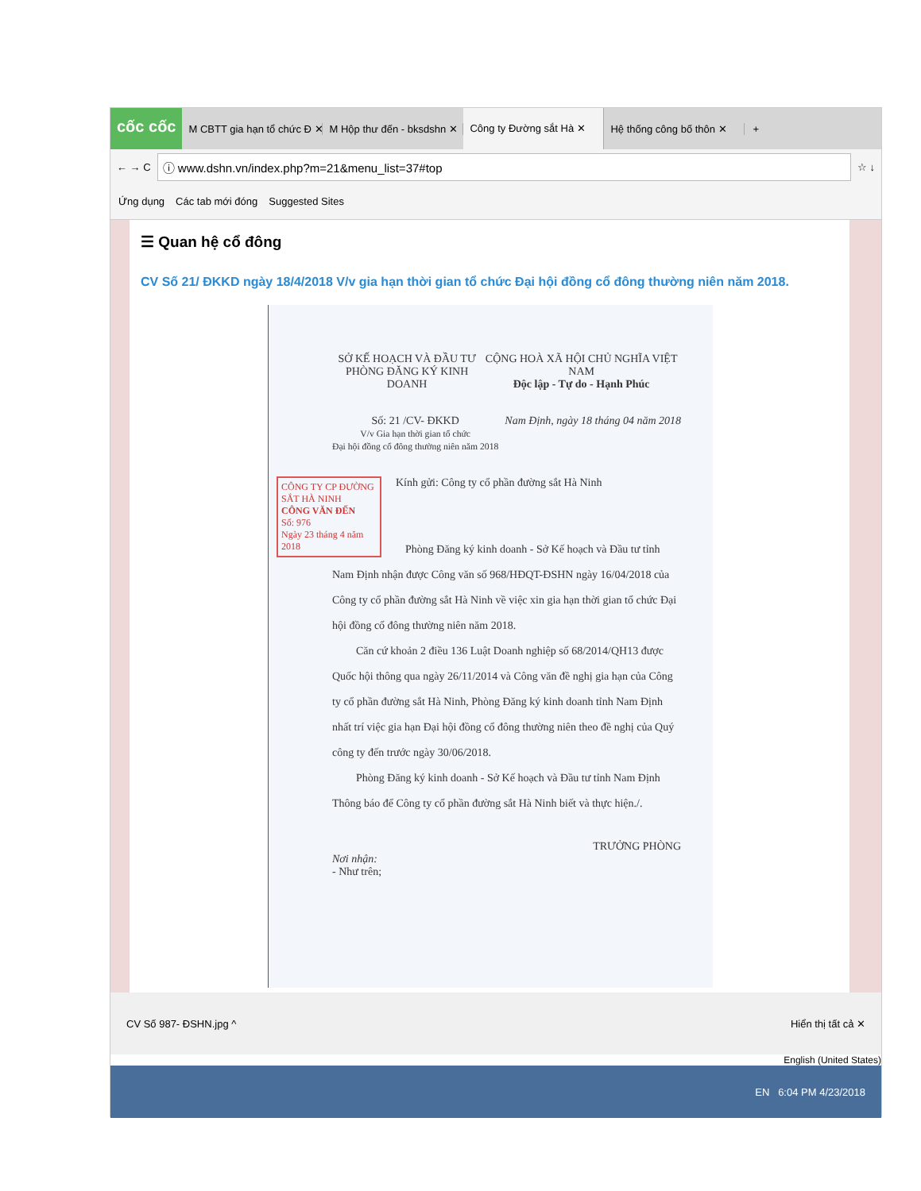cốc cốc
M CBTT gia hạn tổ chức Đ ✕ M Hộp thư đến - bksdshn ✕
Công ty Đường sắt Hà ✕
Hệ thống công bố thôn ✕ +
← → C
ⓘ www.dshn.vn/index.php?m=21&menu_list=37#top
☆ ↓
Ứng dụng Các tab mới đóng Suggested Sites
☰ Quan hệ cổ đông
CV Số 21/ ĐKKD ngày 18/4/2018 V/v gia hạn thời gian tổ chức Đại hội đồng cổ đông thường niên năm 2018.
SỞ KẾ HOẠCH VÀ ĐẦU TƯ
PHÒNG ĐĂNG KÝ KINH DOANH
CỘNG HOÀ XÃ HỘI CHỦ NGHĨA VIỆT NAM
Độc lập - Tự do - Hạnh Phúc
Số: 21 /CV- ĐKKD
V/v Gia hạn thời gian tổ chức
Đại hội đồng cổ đông thường niên năm 2018
Nam Định, ngày 18 tháng 04 năm 2018
CÔNG TY CP ĐƯỜNG SẮT HÀ NINH
CÔNG VĂN ĐẾN
Số: 976
Ngày 23 tháng 4 năm 2018
Kính gửi: Công ty cổ phần đường sắt Hà Ninh
Phòng Đăng ký kinh doanh - Sở Kế hoạch và Đầu tư tỉnh Nam Định nhận được Công văn số 968/HĐQT-ĐSHN ngày 16/04/2018 của Công ty cổ phần đường sắt Hà Ninh về việc xin gia hạn thời gian tổ chức Đại hội đồng cổ đông thường niên năm 2018.
Căn cứ khoản 2 điều 136 Luật Doanh nghiệp số 68/2014/QH13 được Quốc hội thông qua ngày 26/11/2014 và Công văn đề nghị gia hạn của Công ty cổ phần đường sắt Hà Ninh, Phòng Đăng ký kinh doanh tỉnh Nam Định nhất trí việc gia hạn Đại hội đồng cổ đông thường niên theo đề nghị của Quý công ty đến trước ngày 30/06/2018.
Phòng Đăng ký kinh doanh - Sở Kế hoạch và Đầu tư tỉnh Nam Định Thông báo để Công ty cổ phần đường sắt Hà Ninh biết và thực hiện./.
TRƯỞNG PHÒNG
Nơi nhận:
- Như trên;
CV Số 987- ĐSHN.jpg ^ Hiển thị tất cả ✕
English (United States)
EN 6:04 PM 4/23/2018